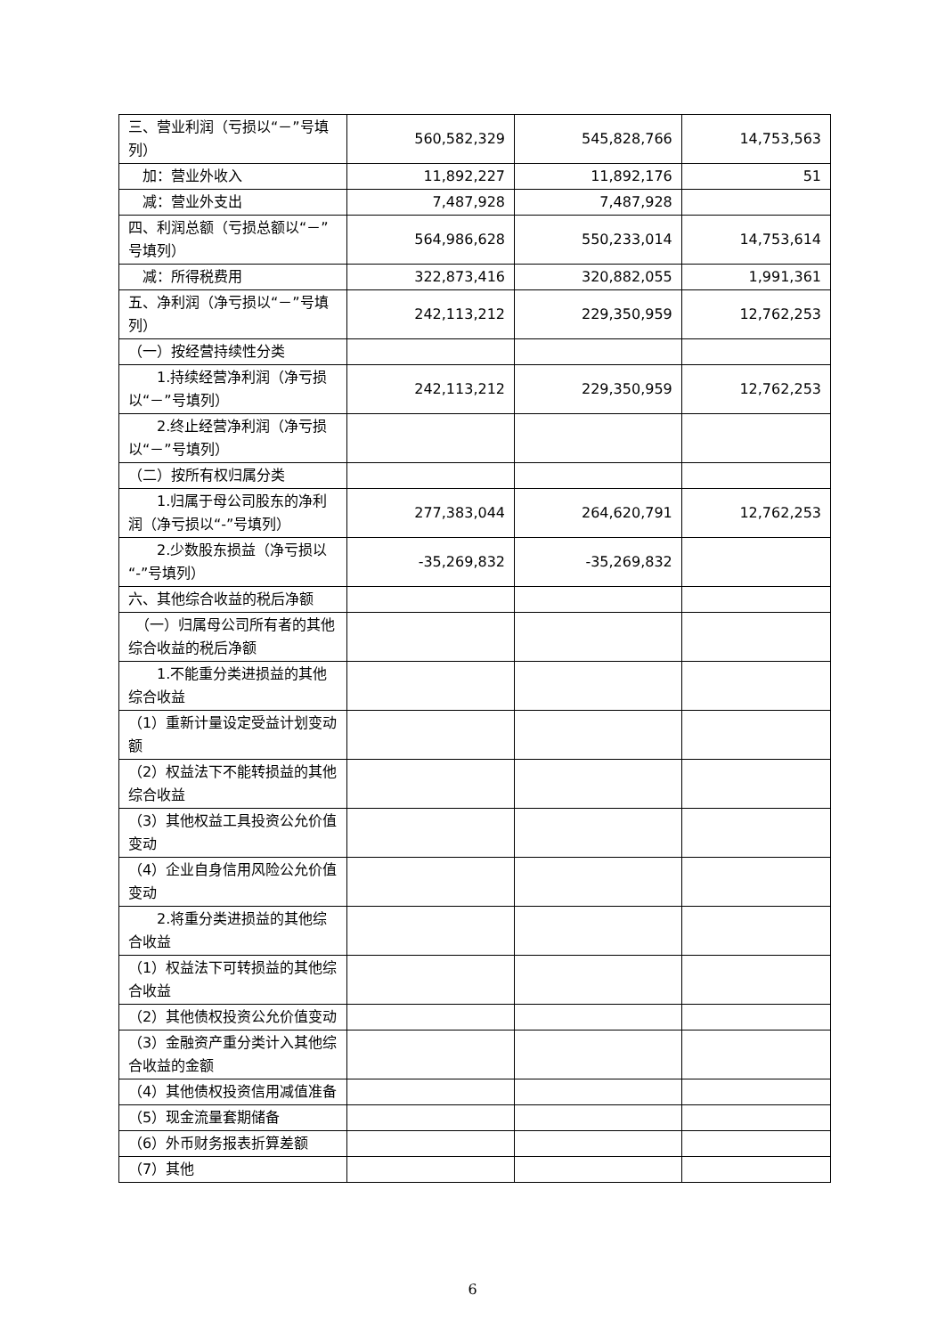| 三、营业利润（亏损以“－”号填列） | 560,582,329 | 545,828,766 | 14,753,563 |
| 加：营业外收入 | 11,892,227 | 11,892,176 | 51 |
| 减：营业外支出 | 7,487,928 | 7,487,928 | |
| 四、利润总额（亏损总额以“－”号填列） | 564,986,628 | 550,233,014 | 14,753,614 |
| 减：所得税费用 | 322,873,416 | 320,882,055 | 1,991,361 |
| 五、净利润（净亏损以“－”号填列） | 242,113,212 | 229,350,959 | 12,762,253 |
| （一）按经营持续性分类 | | | |
| 1.持续经营净利润（净亏损以“－”号填列） | 242,113,212 | 229,350,959 | 12,762,253 |
| 2.终止经营净利润（净亏损以“－”号填列） | | | |
| （二）按所有权归属分类 | | | |
| 1.归属于母公司股东的净利润（净亏损以“-”号填列） | 277,383,044 | 264,620,791 | 12,762,253 |
| 2.少数股东损益（净亏损以“-”号填列） | -35,269,832 | -35,269,832 | |
| 六、其他综合收益的税后净额 | | | |
| （一）归属母公司所有者的其他综合收益的税后净额 | | | |
| 1.不能重分类进损益的其他综合收益 | | | |
| （1）重新计量设定受益计划变动额 | | | |
| （2）权益法下不能转损益的其他综合收益 | | | |
| （3）其他权益工具投资公允价值变动 | | | |
| （4）企业自身信用风险公允价值变动 | | | |
| 2.将重分类进损益的其他综合收益 | | | |
| （1）权益法下可转损益的其他综合收益 | | | |
| （2）其他债权投资公允价值变动 | | | |
| （3）金融资产重分类计入其他综合收益的金额 | | | |
| （4）其他债权投资信用减值准备 | | | |
| （5）现金流量套期储备 | | | |
| （6）外币财务报表折算差额 | | | |
| （7）其他 | | | |
6